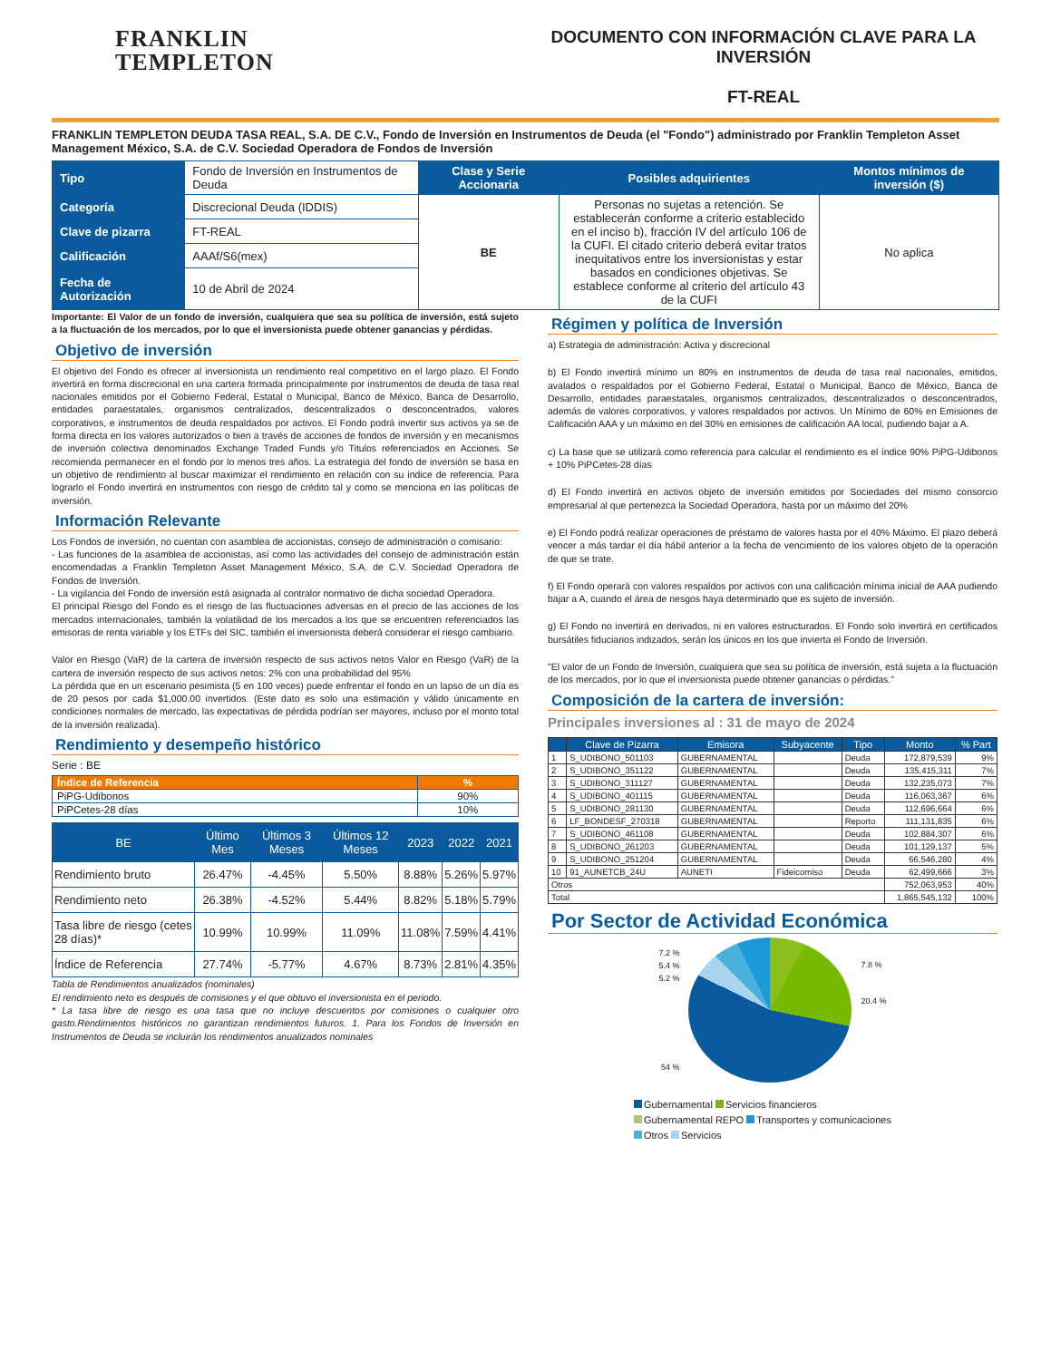FRANKLIN
TEMPLETON
DOCUMENTO CON INFORMACIÓN CLAVE PARA LA INVERSIÓN
FT-REAL
FRANKLIN TEMPLETON DEUDA TASA REAL, S.A. DE C.V., Fondo de Inversión en Instrumentos de Deuda (el "Fondo") administrado por Franklin Templeton Asset Management México, S.A. de C.V. Sociedad Operadora de Fondos de Inversión
| Tipo | Fondo de Inversión en Instrumentos de Deuda | Clase y Serie Accionaria | Posibles adquirientes | Montos mínimos de inversión ($) |
| Categoría | Discrecional Deuda (IDDIS) | BE | Personas no sujetas a retención. Se establecerán conforme a criterio establecido en el inciso b), fracción IV del artículo 106 de la CUFI. El citado criterio deberá evitar tratos inequitativos entre los inversionistas y estar basados en condiciones objetivas. Se establece conforme al criterio del artículo 43 de la CUFI | No aplica |
| Clave de pizarra | FT-REAL | | | |
| Calificación | AAAf/S6(mex) | | | |
| Fecha de Autorización | 10 de Abril de 2024 | | | |
Importante: El Valor de un fondo de inversión, cualquiera que sea su política de inversión, está sujeto a la fluctuación de los mercados, por lo que el inversionista puede obtener ganancias y pérdidas.
Objetivo de inversión
El objetivo del Fondo es ofrecer al inversionista un rendimiento real competitivo en el largo plazo. El Fondo invertirá en forma discrecional en una cartera formada principalmente por instrumentos de deuda de tasa real nacionales emitidos por el Gobierno Federal, Estatal o Municipal, Banco de México, Banca de Desarrollo, entidades paraestatales, organismos centralizados, descentralizados o desconcentrados, valores corporativos, e instrumentos de deuda respaldados por activos. El Fondo podrá invertir sus activos ya se de forma directa en los valores autorizados o bien a través de acciones de fondos de inversión y en mecanismos de inversión colectiva denominados Exchange Traded Funds y/o Titulos referenciados en Acciones. Se recomienda permanecer en el fondo por lo menos tres años. La estrategia del fondo de inversión se basa en un objetivo de rendimiento al buscar maximizar el rendimiento en relación con su indice de referencia. Para lograrlo el Fondo invertirá en instrumentos con riesgo de crédito tal y como se menciona en las políticas de inversión.
Información Relevante
Los Fondos de inversión, no cuentan con asamblea de accionistas, consejo de administración o comisario:
- Las funciones de la asamblea de accionistas, así como las actividades del consejo de administración están encomendadas a Franklin Templeton Asset Management México, S.A. de C.V. Sociedad Operadora de Fondos de Inversión.
- La vigilancia del Fondo de inversión está asignada al contralor normativo de dicha sociedad Operadora.
El principal Riesgo del Fondo es el riesgo de las fluctuaciones adversas en el precio de las acciones de los mercados internacionales, también la volatilidad de los mercados a los que se encuentren referenciados las emisoras de renta variable y los ETFs del SIC, también el inversionista deberá considerar el riesgo cambiario.
Valor en Riesgo (VaR) de la cartera de inversión respecto de sus activos netos Valor en Riesgo (VaR) de la cartera de inversión respecto de sus activos netos: 2% con una probabilidad del 95%
La pérdida que en un escenario pesimista (5 en 100 veces) puede enfrentar el fondo en un lapso de un día es de 20 pesos por cada $1,000.00 invertidos. (Este dato es solo una estimación y válido únicamente en condiciones normales de mercado, las expectativas de pérdida podrían ser mayores, incluso por el monto total de la inversión realizada).
Rendimiento y desempeño histórico
Serie : BE
| Índice de Referencia | % |
| --- | --- |
| PiPG-Udibonos | 90% |
| PiPCetes-28 días | 10% |
| BE | Último Mes | Últimos 3 Meses | Últimos 12 Meses | 2023 | 2022 | 2021 |
| --- | --- | --- | --- | --- | --- | --- |
| Rendimiento bruto | 26.47% | -4.45% | 5.50% | 8.88% | 5.26% | 5.97% |
| Rendimiento neto | 26.38% | -4.52% | 5.44% | 8.82% | 5.18% | 5.79% |
| Tasa libre de riesgo (cetes 28 días)* | 10.99% | 10.99% | 11.09% | 11.08% | 7.59% | 4.41% |
| Índice de Referencia | 27.74% | -5.77% | 4.67% | 8.73% | 2.81% | 4.35% |
Tabla de Rendimientos anualizados (nominales)
El rendimiento neto es después de comisiones y el que obtuvo el inversionista en el periodo.
* La tasa libre de riesgo es una tasa que no incluye descuentos por comisiones o cualquier otro gasto.Rendimientos históricos no garantizan rendimientos futuros. 1. Para los Fondos de Inversión en Instrumentos de Deuda se incluirán los rendimientos anualizados nominales
Régimen y política de Inversión
a) Estrategia de administración: Activa y discrecional
b) El Fondo invertirá mínimo un 80% en instrumentos de deuda de tasa real nacionales, emitidos, avalados o respaldados por el Gobierno Federal, Estatal o Municipal, Banco de México, Banca de Desarrollo, entidades paraestatales, organismos centralizados, descentralizados o desconcentrados, además de valores corporativos, y valores respaldados por activos. Un Mínimo de 60% en Emisiones de Calificación AAA y un máximo en del 30% en emisiones de calificación AA local, pudiendo bajar a A.
c) La base que se utilizará como referencia para calcular el rendimiento es el índice 90% PiPG-Udibonos + 10% PiPCetes-28 días
d) El Fondo invertirá en activos objeto de inversión emitidos por Sociedades del mismo consorcio empresarial al que pertenezca la Sociedad Operadora, hasta por un máximo del 20%
e) El Fondo podrá realizar operaciones de préstamo de valores hasta por el 40% Máximo. El plazo deberá vencer a más tardar el día hábil anterior a la fecha de vencimiento de los valores objeto de la operación de que se trate.
f) El Fondo operará con valores respaldos por activos con una calificación mínima inicial de AAA pudiendo bajar a A, cuando el área de riesgos haya determinado que es sujeto de inversión.
g) El Fondo no invertirá en derivados, ni en valores estructurados. El Fondo solo invertirá en certificados bursátiles fiduciarios indizados, serán los únicos en los que invierta el Fondo de Inversión.
"El valor de un Fondo de Inversión, cualquiera que sea su política de inversión, está sujeta a la fluctuación de los mercados, por lo que el inversionista puede obtener ganancias o pérdidas."
Composición de la cartera de inversión:
Principales inversiones al : 31 de mayo de 2024
| | Clave de Pizarra | Emisora | Subyacente | Tipo | Monto | % Part |
| --- | --- | --- | --- | --- | --- | --- |
| 1 | S_UDIBONO_501103 | GUBERNAMENTAL | | Deuda | 172,879,539 | 9% |
| 2 | S_UDIBONO_351122 | GUBERNAMENTAL | | Deuda | 135,415,311 | 7% |
| 3 | S_UDIBONO_311127 | GUBERNAMENTAL | | Deuda | 132,235,073 | 7% |
| 4 | S_UDIBONO_401115 | GUBERNAMENTAL | | Deuda | 116,063,367 | 6% |
| 5 | S_UDIBONO_281130 | GUBERNAMENTAL | | Deuda | 112,696,664 | 6% |
| 6 | LF_BONDESF_270318 | GUBERNAMENTAL | | Reporto | 111,131,835 | 6% |
| 7 | S_UDIBONO_461108 | GUBERNAMENTAL | | Deuda | 102,884,307 | 6% |
| 8 | S_UDIBONO_261203 | GUBERNAMENTAL | | Deuda | 101,129,137 | 5% |
| 9 | S_UDIBONO_251204 | GUBERNAMENTAL | | Deuda | 66,546,280 | 4% |
| 10 | 91_AUNETCB_24U | AUNETI | Fideicomiso | Deuda | 62,499,666 | 3% |
| Otros | | | | | 752,063,953 | 40% |
| Total | | | | | 1,865,545,132 | 100% |
Por Sector de Actividad Económica
7.2 %
5.4 %
5.2 %
54 %
7.8 %
20.4 %
Gubernamental Servicios financieros
Gubernamental REPO Transportes y comunicaciones
Otros Servicios